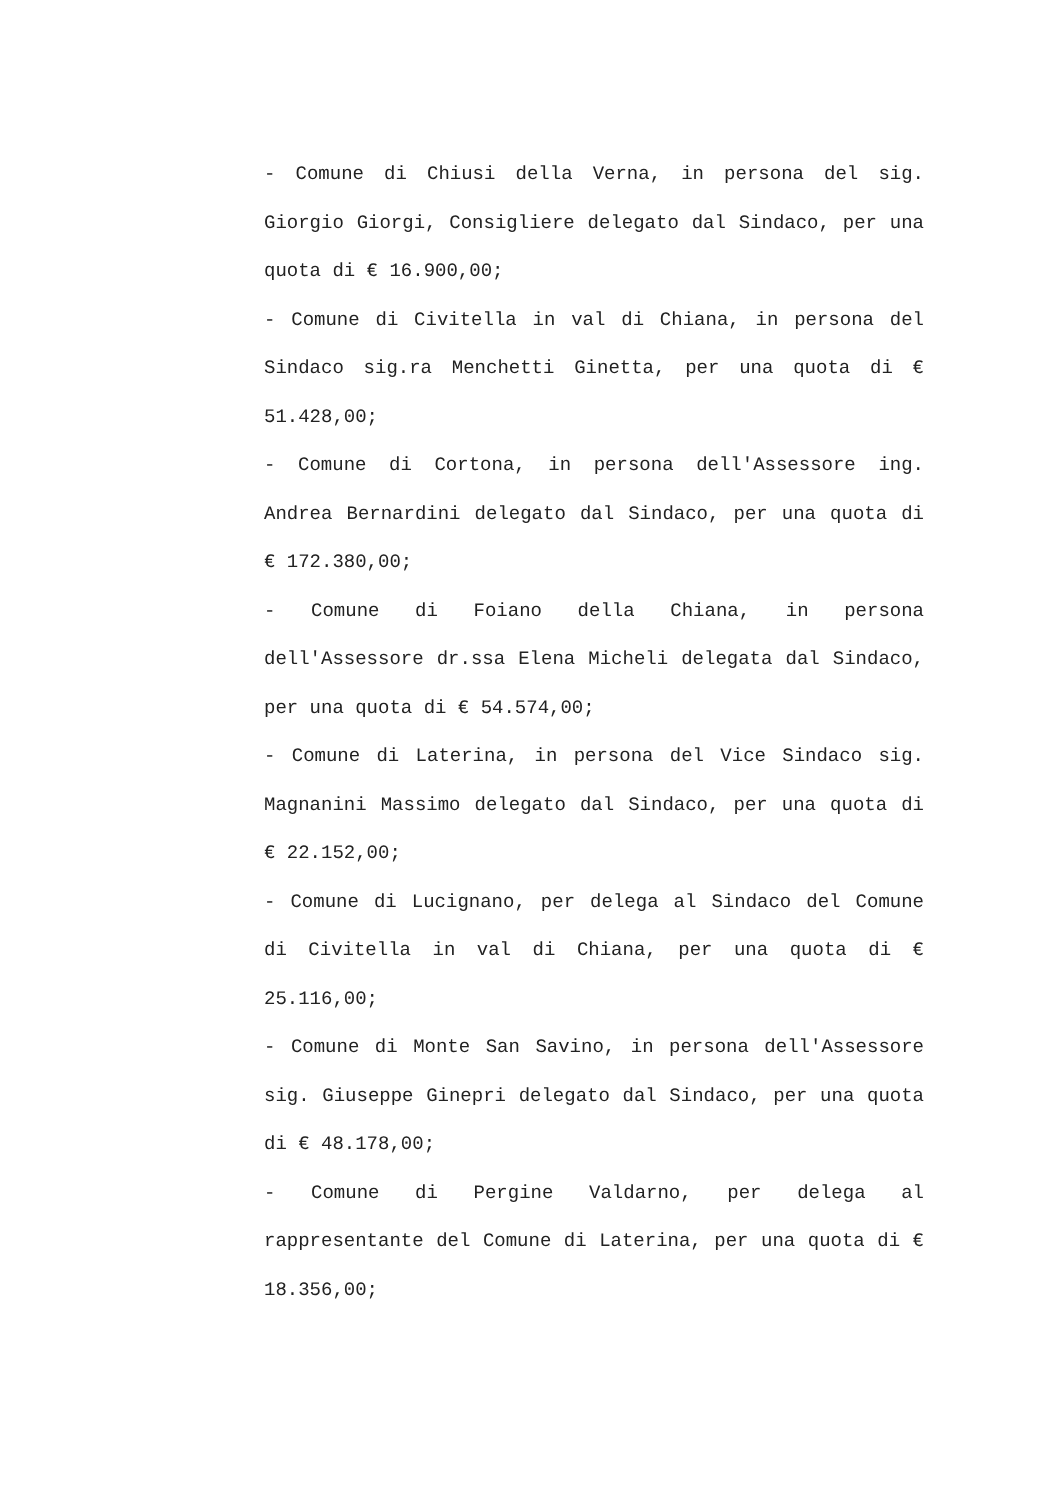- Comune di Chiusi della Verna, in persona del sig. Giorgio Giorgi, Consigliere delegato dal Sindaco, per una quota di € 16.900,00;
- Comune di Civitella in val di Chiana, in persona del Sindaco sig.ra Menchetti Ginetta, per una quota di € 51.428,00;
- Comune di Cortona, in persona dell'Assessore ing. Andrea Bernardini delegato dal Sindaco, per una quota di € 172.380,00;
- Comune di Foiano della Chiana, in persona dell'Assessore dr.ssa Elena Micheli delegata dal Sindaco, per una quota di € 54.574,00;
- Comune di Laterina, in persona del Vice Sindaco sig. Magnanini Massimo delegato dal Sindaco, per una quota di € 22.152,00;
- Comune di Lucignano, per delega al Sindaco del Comune di Civitella in val di Chiana, per una quota di € 25.116,00;
- Comune di Monte San Savino, in persona dell'Assessore sig. Giuseppe Ginepri delegato dal Sindaco, per una quota di € 48.178,00;
- Comune di Pergine Valdarno, per delega al rappresentante del Comune di Laterina, per una quota di € 18.356,00;